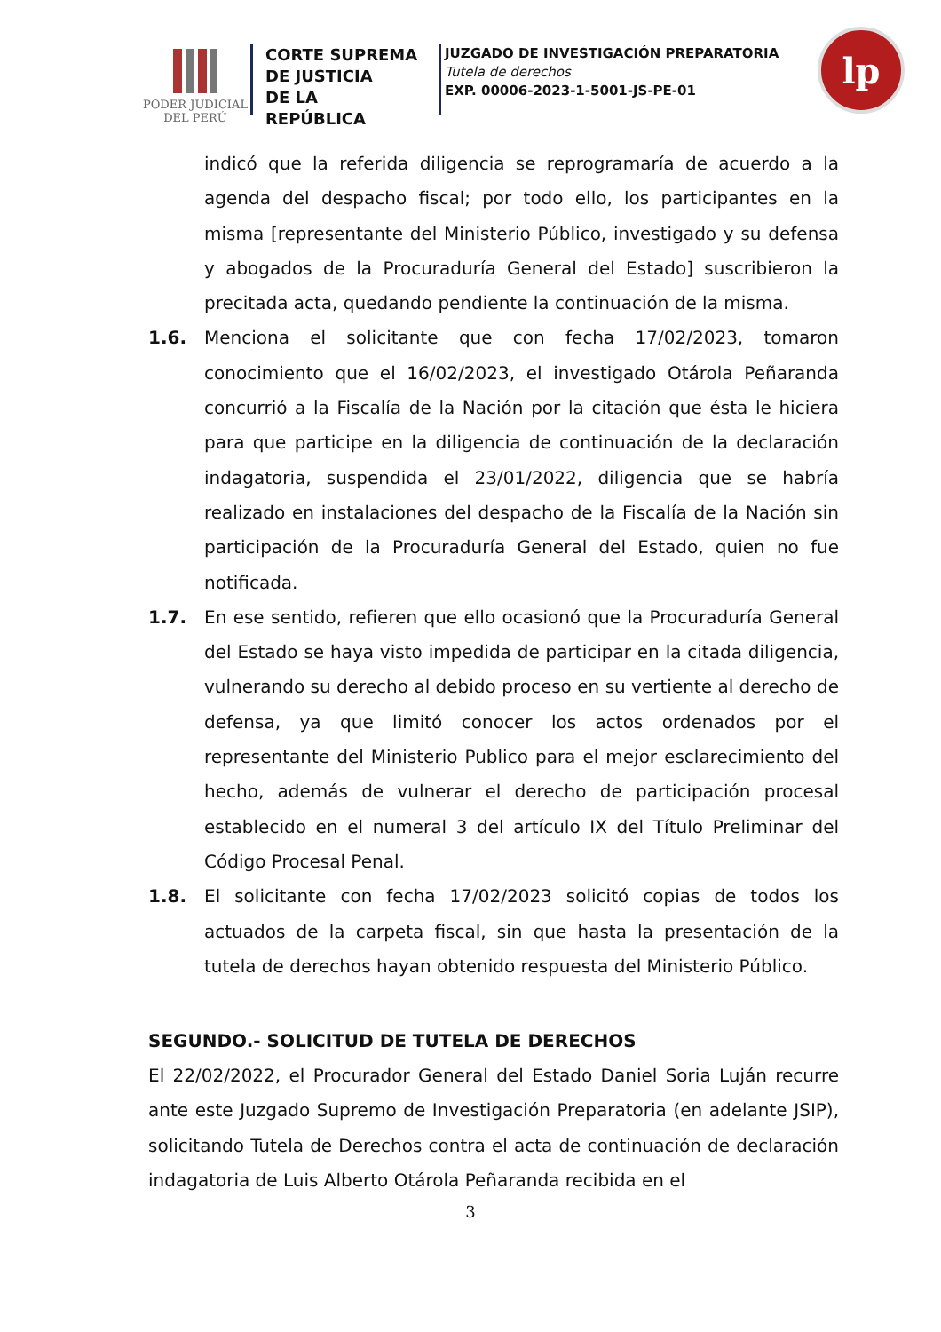PODER JUDICIAL
DEL PERÚ
CORTE SUPREMA
DE JUSTICIA
DE LA REPÚBLICA
JUZGADO DE INVESTIGACIÓN PREPARATORIA
Tutela de derechos
EXP. 00006-2023-1-5001-JS-PE-01
lp
indicó que la referida diligencia se reprogramaría de acuerdo a la agenda del despacho fiscal; por todo ello, los participantes en la misma [representante del Ministerio Público, investigado y su defensa y abogados de la Procuraduría General del Estado] suscribieron la precitada acta, quedando pendiente la continuación de la misma.
1.6. Menciona el solicitante que con fecha 17/02/2023, tomaron conocimiento que el 16/02/2023, el investigado Otárola Peñaranda concurrió a la Fiscalía de la Nación por la citación que ésta le hiciera para que participe en la diligencia de continuación de la declaración indagatoria, suspendida el 23/01/2022, diligencia que se habría realizado en instalaciones del despacho de la Fiscalía de la Nación sin participación de la Procuraduría General del Estado, quien no fue notificada.
1.7. En ese sentido, refieren que ello ocasionó que la Procuraduría General del Estado se haya visto impedida de participar en la citada diligencia, vulnerando su derecho al debido proceso en su vertiente al derecho de defensa, ya que limitó conocer los actos ordenados por el representante del Ministerio Publico para el mejor esclarecimiento del hecho, además de vulnerar el derecho de participación procesal establecido en el numeral 3 del artículo IX del Título Preliminar del Código Procesal Penal.
1.8. El solicitante con fecha 17/02/2023 solicitó copias de todos los actuados de la carpeta fiscal, sin que hasta la presentación de la tutela de derechos hayan obtenido respuesta del Ministerio Público.
SEGUNDO.- SOLICITUD DE TUTELA DE DERECHOS
El 22/02/2022, el Procurador General del Estado Daniel Soria Luján recurre ante este Juzgado Supremo de Investigación Preparatoria (en adelante JSIP), solicitando Tutela de Derechos contra el acta de continuación de declaración indagatoria de Luis Alberto Otárola Peñaranda recibida en el
3